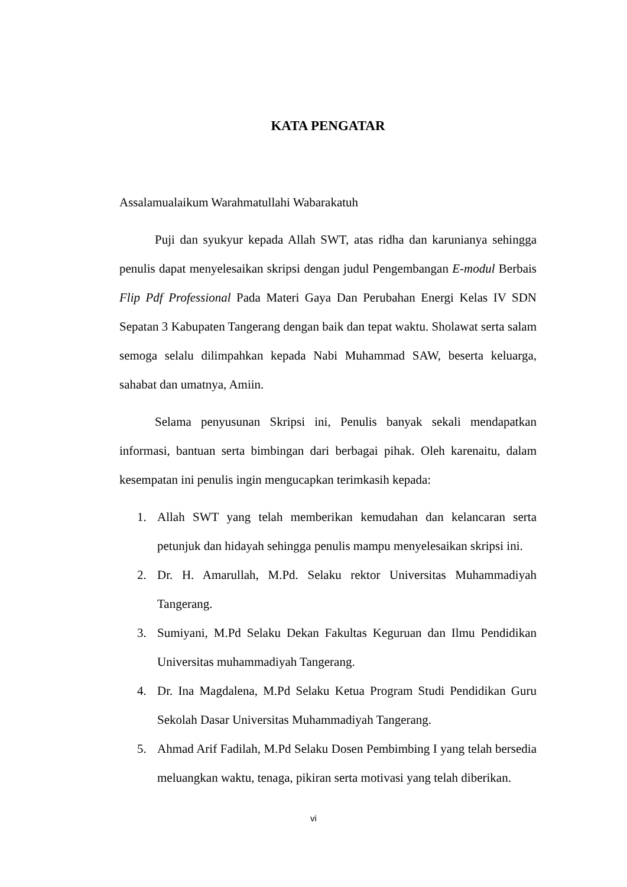KATA PENGATAR
Assalamualaikum Warahmatullahi Wabarakatuh
Puji dan syukyur kepada Allah SWT, atas ridha dan karunianya sehingga penulis dapat menyelesaikan skripsi dengan judul Pengembangan E-modul Berbais Flip Pdf Professional Pada Materi Gaya Dan Perubahan Energi Kelas IV SDN Sepatan 3 Kabupaten Tangerang dengan baik dan tepat waktu. Sholawat serta salam semoga selalu dilimpahkan kepada Nabi Muhammad SAW, beserta keluarga, sahabat dan umatnya, Amiin.
Selama penyusunan Skripsi ini, Penulis banyak sekali mendapatkan informasi, bantuan serta bimbingan dari berbagai pihak. Oleh karenaitu, dalam kesempatan ini penulis ingin mengucapkan terimkasih kepada:
1. Allah SWT yang telah memberikan kemudahan dan kelancaran serta petunjuk dan hidayah sehingga penulis mampu menyelesaikan skripsi ini.
2. Dr. H. Amarullah, M.Pd. Selaku rektor Universitas Muhammadiyah Tangerang.
3. Sumiyani, M.Pd Selaku Dekan Fakultas Keguruan dan Ilmu Pendidikan Universitas muhammadiyah Tangerang.
4. Dr. Ina Magdalena, M.Pd Selaku Ketua Program Studi Pendidikan Guru Sekolah Dasar Universitas Muhammadiyah Tangerang.
5. Ahmad Arif Fadilah, M.Pd Selaku Dosen Pembimbing I yang telah bersedia meluangkan waktu, tenaga, pikiran serta motivasi yang telah diberikan.
vi